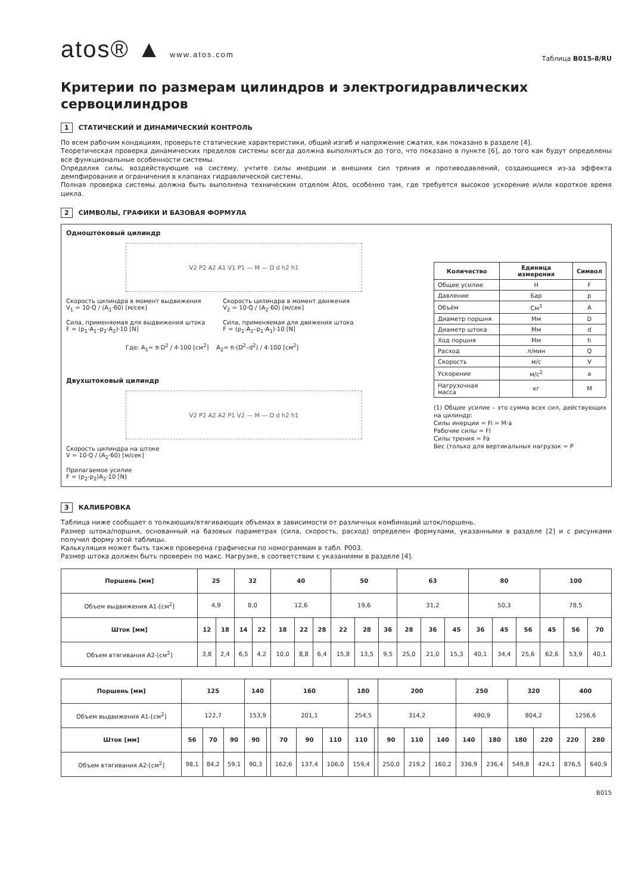atos® ▲ www.atos.com
Таблица B015-8/RU
Критерии по размерам цилиндров и электрогидравлических сервоцилиндров
1 СТАТИЧЕСКИЙ И ДИНАМИЧЕСКИЙ КОНТРОЛЬ
По всем рабочим кондициям, проверьте статические характеристики, общий изгиб и напряжение сжатия, как показано в разделе [4].
Теоретическая проверка динамических пределов системы всегда должна выполняться до того, что показано в пункте [6], до того как будут определены все функциональные особенности системы.
Определяя силы, воздействующие на систему, учтите силы инерции и внешних сил трения и противодавлений, создающиеся из-за эффекта демпфирования и ограничения в клапанах гидравлической системы.
Полная проверка системы должна быть выполнена техническим отделом Atos, особенно там, где требуется высокое ускорение и/или короткое время цикла.
2 СИМВОЛЫ, ГРАФИКИ И БАЗОВАЯ ФОРМУЛА
Одноштоковый цилиндр
V2 P2 A2 A1 V1 P1 — M — D d h2 h1
Скорость цилиндра в момент выдвижения
V<sub>1</sub> = 10·Q / (A<sub>1</sub>·60) [м/сек]
Сила, применяемая для выдвижения штока
F = (p<sub>1</sub>·A<sub>1</sub>–p<sub>2</sub>·A<sub>2</sub>)·10 [N]
Скорость цилиндра в момент движения
V<sub>2</sub> = 10·Q / (A<sub>2</sub>·60) [м/сек]
Сила, применяемая для движения штока
F = (p<sub>2</sub>·A<sub>2</sub>–p<sub>1</sub>·A<sub>1</sub>)·10 [N]
Где: A<sub>1</sub>= π·D<sup>2</sup> / 4·100 [см<sup>2</sup>] A<sub>2</sub>= π·(D<sup>2</sup>–d<sup>2</sup>) / 4·100 [см<sup>2</sup>]
Двухштоковый цилиндр
V2 P2 A2 A2 P1 V2 — M — D d h2 h1
Скорость цилиндра на штоке
V = 10·Q / (A<sub>2</sub>·60) [м/сек]
Прилагаемое усилие
F = (p<sub>2</sub>-p<sub>2</sub>)A<sub>2</sub>·10 [N]
| Количество | Единица измерения | Символ |
| --- | --- | --- |
| Общее усилие | Н | F |
| Давление | Бар | p |
| Объём | См<sup>3</sup> | A |
| Диаметр поршня | Мм | D |
| Диаметр штока | Мм | d |
| Ход поршня | Мм | h |
| Расход | л/мин | Q |
| Скорость | м/с | V |
| Ускорение | м/с<sup>2</sup> | a |
| Нагрузочная масса | кг | M |
(1) Общее усилие – это сумма всех сил, действующих на цилиндр:
Силы инерции = Fi = M·a
Рабочие силы = Fl
Силы трения = Fa
Вес (только для вертикальных нагрузок = P
3 КАЛИБРОВКА
Таблица ниже сообщает о толкающих/втягивающих объемах в зависимости от различных комбинаций шток/поршень.
Размер штока/поршня, основанный на базовых параметрах (сила, скорость, расход) определен формулами, указанными в разделе [2] и с рисунками получил форму этой таблицы.
Калькуляция может быть также проверена графически по номограммам в табл. P003.
Размер штока должен быть проверен по макс. Нагрузке, в соответствии с указаниями в разделе [4].
| Поршень [мм] | 25 | | 32 | | 40 | | | 50 | | | 63 | | | 80 | | | 100 | | |
| --- | --- | --- | --- | --- | --- | --- | --- | --- | --- | --- | --- | --- | --- | --- | --- | --- | --- | --- | --- |
| Объем выдвижения A1-[см<sup>2</sup>] | 4,9 | | 8,0 | | 12,6 | | | 19,6 | | | 31,2 | | | 50,3 | | | 78,5 | | |
| Шток [мм] | 12 | 18 | 14 | 22 | 18 | 22 | 28 | 22 | 28 | 36 | 28 | 36 | 45 | 36 | 45 | 56 | 45 | 56 | 70 |
| Объем втягивания A2-[см<sup>2</sup>] | 3,8 | 2,4 | 6,5 | 4,2 | 10,0 | 8,8 | 6,4 | 15,8 | 13,5 | 9,5 | 25,0 | 21,0 | 15,3 | 40,1 | 34,4 | 25,6 | 62,6 | 53,9 | 40,1 |
| Поршень [мм] | 125 | | | 140 | | 160 | | | 180 | | 200 | | | 250 | | 320 | | 400 | |
| --- | --- | --- | --- | --- | --- | --- | --- | --- | --- | --- | --- | --- | --- | --- | --- | --- | --- | --- | --- |
| Объем выдвижения A1-[см<sup>2</sup>] | 122,7 | | | 153,9 | | 201,1 | | | 254,5 | | 314,2 | | | 490,9 | | 804,2 | | 1256,6 | |
| Шток [мм] | 56 | 70 | 90 | 90 | | 70 | 90 | 110 | 110 | | 90 | 110 | 140 | 140 | 180 | 180 | 220 | 220 | 280 |
| Объем втягивания A2-[см<sup>2</sup>] | 98,1 | 84,2 | 59,1 | 90,3 | | 162,6 | 137,4 | 106,0 | 159,4 | | 250,0 | 219,2 | 160,2 | 336,9 | 236,4 | 549,8 | 424,1 | 876,5 | 640,9 |
B015